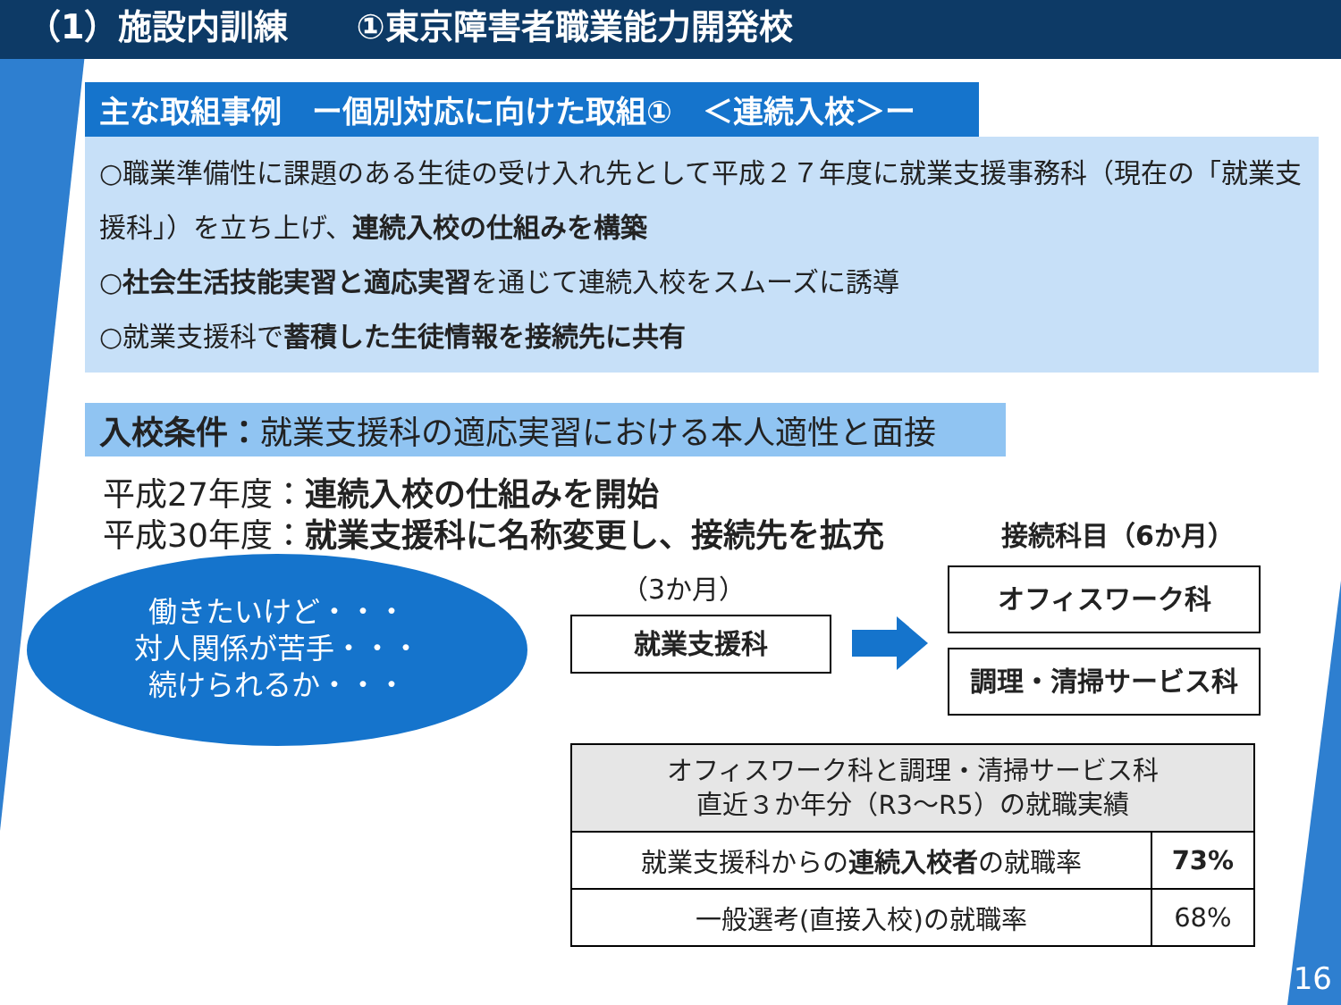（1）施設内訓練　　①東京障害者職業能力開発校
主な取組事例　ー個別対応に向けた取組①　＜連続入校＞ー
○職業準備性に課題のある生徒の受け入れ先として平成２７年度に就業支援事務科（現在の「就業支援科」）を立ち上げ、連続入校の仕組みを構築
○社会生活技能実習と適応実習を通じて連続入校をスムーズに誘導
○就業支援科で蓄積した生徒情報を接続先に共有
入校条件：就業支援科の適応実習における本人適性と面接
平成27年度：連続入校の仕組みを開始
平成30年度：就業支援科に名称変更し、接続先を拡充
働きたいけど・・・
対人関係が苦手・・・
続けられるか・・・
（3か月）
就業支援科
接続科目（6か月）
オフィスワーク科
調理・清掃サービス科
| オフィスワーク科と調理・清掃サービス科 直近３か年分（R3～R5）の就職実績 | |
| --- | --- |
| 就業支援科からの 連続入校者 の就職率 | 73% |
| 一般選考(直接入校)の就職率 | 68% |
16